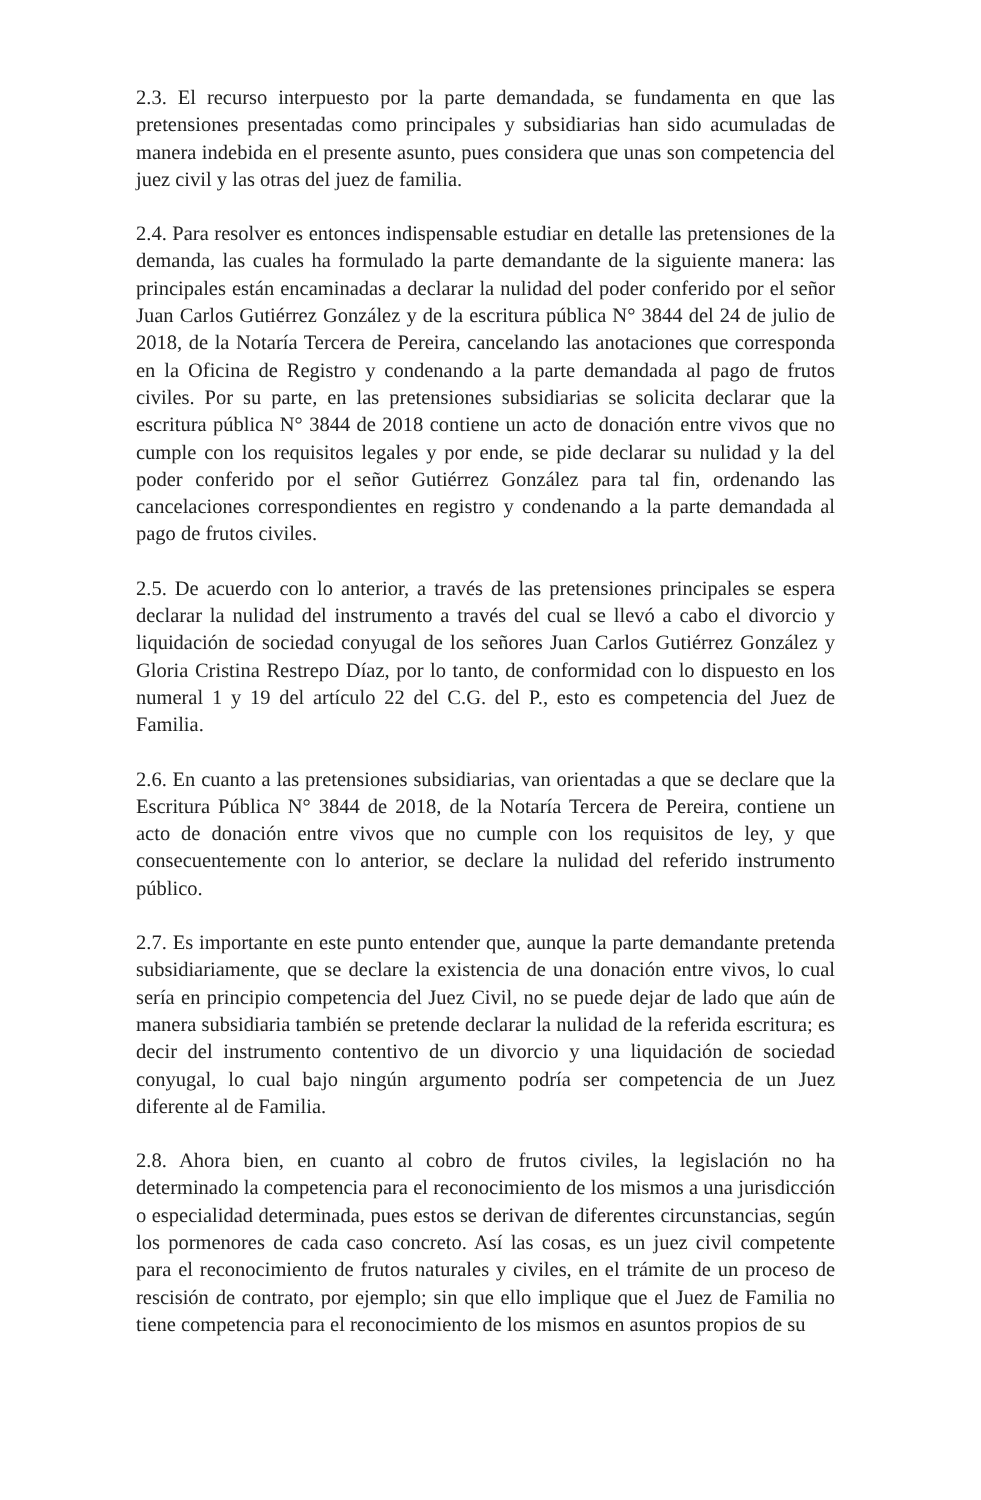2.3. El recurso interpuesto por la parte demandada, se fundamenta en que las pretensiones presentadas como principales y subsidiarias han sido acumuladas de manera indebida en el presente asunto, pues considera que unas son competencia del juez civil y las otras del juez de familia.
2.4. Para resolver es entonces indispensable estudiar en detalle las pretensiones de la demanda, las cuales ha formulado la parte demandante de la siguiente manera: las principales están encaminadas a declarar la nulidad del poder conferido por el señor Juan Carlos Gutiérrez González y de la escritura pública N° 3844 del 24 de julio de 2018, de la Notaría Tercera de Pereira, cancelando las anotaciones que corresponda en la Oficina de Registro y condenando a la parte demandada al pago de frutos civiles. Por su parte, en las pretensiones subsidiarias se solicita declarar que la escritura pública N° 3844 de 2018 contiene un acto de donación entre vivos que no cumple con los requisitos legales y por ende, se pide declarar su nulidad y la del poder conferido por el señor Gutiérrez González para tal fin, ordenando las cancelaciones correspondientes en registro y condenando a la parte demandada al pago de frutos civiles.
2.5. De acuerdo con lo anterior, a través de las pretensiones principales se espera declarar la nulidad del instrumento a través del cual se llevó a cabo el divorcio y liquidación de sociedad conyugal de los señores Juan Carlos Gutiérrez González y Gloria Cristina Restrepo Díaz, por lo tanto, de conformidad con lo dispuesto en los numeral 1 y 19 del artículo 22 del C.G. del P., esto es competencia del Juez de Familia.
2.6. En cuanto a las pretensiones subsidiarias, van orientadas a que se declare que la Escritura Pública N° 3844 de 2018, de la Notaría Tercera de Pereira, contiene un acto de donación entre vivos que no cumple con los requisitos de ley, y que consecuentemente con lo anterior, se declare la nulidad del referido instrumento público.
2.7. Es importante en este punto entender que, aunque la parte demandante pretenda subsidiariamente, que se declare la existencia de una donación entre vivos, lo cual sería en principio competencia del Juez Civil, no se puede dejar de lado que aún de manera subsidiaria también se pretende declarar la nulidad de la referida escritura; es decir del instrumento contentivo de un divorcio y una liquidación de sociedad conyugal, lo cual bajo ningún argumento podría ser competencia de un Juez diferente al de Familia.
2.8. Ahora bien, en cuanto al cobro de frutos civiles, la legislación no ha determinado la competencia para el reconocimiento de los mismos a una jurisdicción o especialidad determinada, pues estos se derivan de diferentes circunstancias, según los pormenores de cada caso concreto. Así las cosas, es un juez civil competente para el reconocimiento de frutos naturales y civiles, en el trámite de un proceso de rescisión de contrato, por ejemplo; sin que ello implique que el Juez de Familia no tiene competencia para el reconocimiento de los mismos en asuntos propios de su